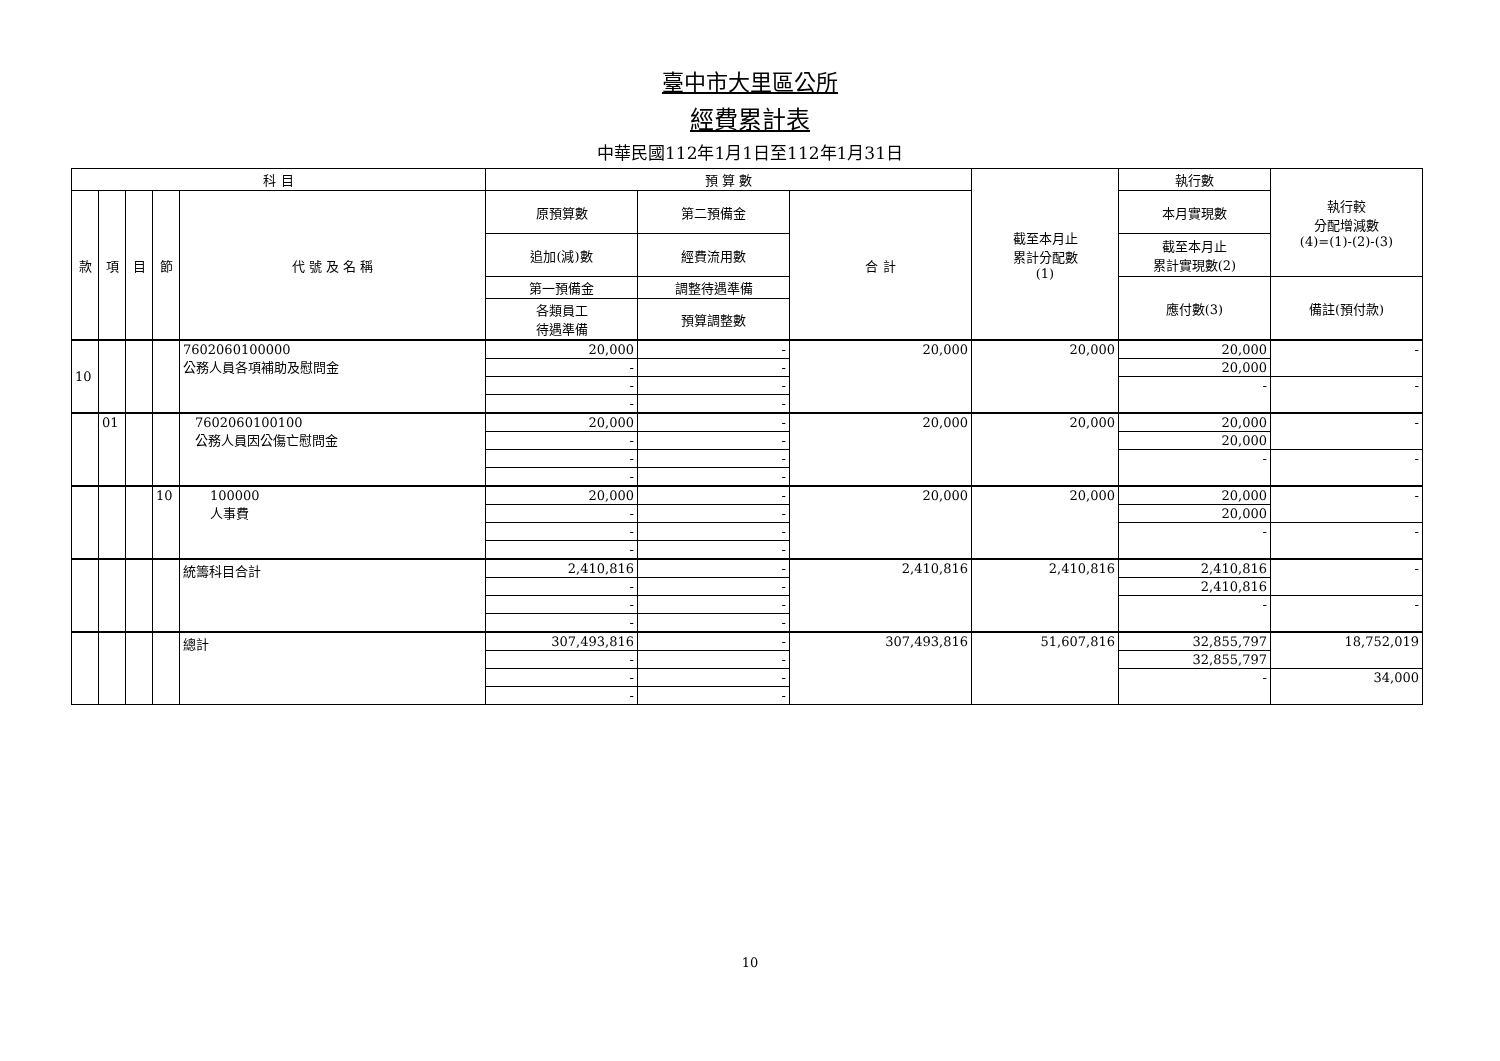臺中市大里區公所
經費累計表
中華民國112年1月1日至112年1月31日
| 科 目 | | | | | 預 算 數 | | | 截至本月止 累計分配數 (1) | 執行數 | 執行較 分配增減數 (4)=(1)-(2)-(3) |
| --- | --- | --- | --- | --- | --- | --- | --- | --- | --- | --- |
| 款 | 項 | 目 | 節 | 代 號 及 名 稱 | 原預算數 | 第二預備金 | 合 計 | | 本月實現數 | |
| | | | | | 追加(減)數 | 經費流用數 | | | 截至本月止 累計實現數(2) | |
| | | | | | 第一預備金 | 調整待遇準備 | | | 應付數(3) | 備註(預付款) |
| | | | | | 各類員工 待遇準備 | 預算調整數 | | | | |
| 10 | | | | 7602060100000 公務人員各項補助及慰問金 | 20,000 | - | 20,000 | 20,000 | 20,000 | - |
| | | | | | - | - | | | 20,000 | |
| | | | | | - | - | | | - | - |
| | | | | | - | - | | | | |
| | 01 | | | 7602060100100 公務人員因公傷亡慰問金 | 20,000 | - | 20,000 | 20,000 | 20,000 | - |
| | | | | | - | - | | | 20,000 | |
| | | | | | - | - | | | - | - |
| | | | | | - | - | | | | |
| | | | 10 | 100000 人事費 | 20,000 | - | 20,000 | 20,000 | 20,000 | - |
| | | | | | - | - | | | 20,000 | |
| | | | | | - | - | | | - | - |
| | | | | | - | - | | | | |
| | | | | 統籌科目合計 | 2,410,816 | - | 2,410,816 | 2,410,816 | 2,410,816 | - |
| | | | | | - | - | | | 2,410,816 | |
| | | | | | - | - | | | - | - |
| | | | | | - | - | | | | |
| | | | | 總計 | 307,493,816 | - | 307,493,816 | 51,607,816 | 32,855,797 | 18,752,019 |
| | | | | | - | - | | | 32,855,797 | |
| | | | | | - | - | | | - | 34,000 |
| | | | | | - | - | | | | |
10